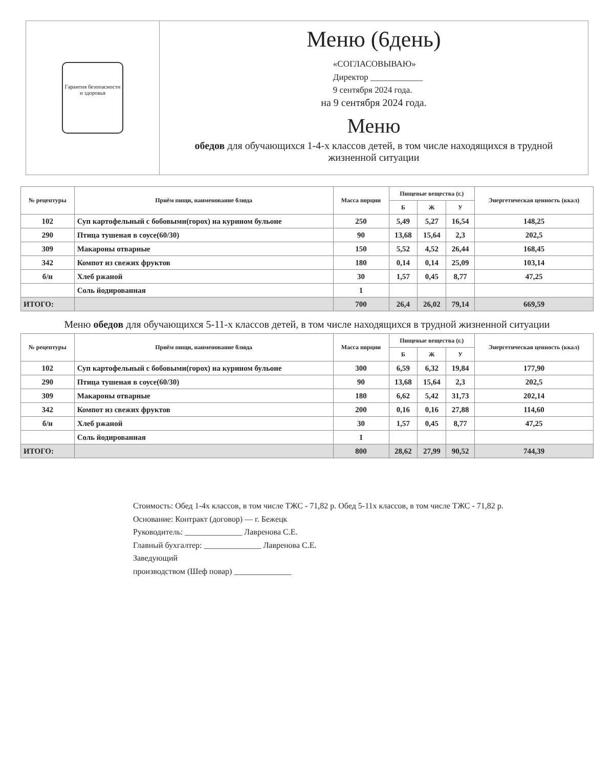Гарантия безопасности и здоровья
Меню (6день)
«СОГЛАСОВЫВАЮ»
Директор ____________
9 сентября 2024 года.
на 9 сентября 2024 года.
Меню
обедов для обучающихся 1-4-х классов детей, в том числе находящихся в трудной жизненной ситуации
| № рецептуры | Приём пищи, наименование блюда | Масса порции | Пищевые вещества (г.) | | | Энергетическая ценность (ккал) |
| --- | --- | --- | --- | --- | --- | --- |
| | | | Б | Ж | У | |
| 102 | Суп картофельный с бобовыми(горох) на курином бульоне | 250 | 5,49 | 5,27 | 16,54 | 148,25 |
| 290 | Птица тушеная в соусе(60/30) | 90 | 13,68 | 15,64 | 2,3 | 202,5 |
| 309 | Макароны отварные | 150 | 5,52 | 4,52 | 26,44 | 168,45 |
| 342 | Компот из свежих фруктов | 180 | 0,14 | 0,14 | 25,09 | 103,14 |
| б/н | Хлеб ржаной | 30 | 1,57 | 0,45 | 8,77 | 47,25 |
| | Соль йодированная | 1 | | | | |
| ИТОГО: | | 700 | 26,4 | 26,02 | 79,14 | 669,59 |
Меню обедов для обучающихся 5-11-х классов детей, в том числе находящихся в трудной жизненной ситуации
| № рецептуры | Приём пищи, наименование блюда | Масса порции | Пищевые вещества (г.) | | | Энергетическая ценность (ккал) |
| --- | --- | --- | --- | --- | --- | --- |
| | | | Б | Ж | У | |
| 102 | Суп картофельный с бобовыми(горох) на курином бульоне | 300 | 6,59 | 6,32 | 19,84 | 177,90 |
| 290 | Птица тушеная в соусе(60/30) | 90 | 13,68 | 15,64 | 2,3 | 202,5 |
| 309 | Макароны отварные | 180 | 6,62 | 5,42 | 31,73 | 202,14 |
| 342 | Компот из свежих фруктов | 200 | 0,16 | 0,16 | 27,88 | 114,60 |
| б/н | Хлеб ржаной | 30 | 1,57 | 0,45 | 8,77 | 47,25 |
| | Соль йодированная | 1 | | | | |
| ИТОГО: | | 800 | 28,62 | 27,99 | 90,52 | 744,39 |
Стоимость: Обед 1-4х классов, в том числе ТЖС - 71,82 р. Обед 5-11х классов, в том числе ТЖС - 71,82 р.
Основание: Контракт (договор) — г. Бежецк
Руководитель: ______________ Лавренова С.Е.
Главный бухгалтер: ______________ Лавренова С.Е.
Заведующий
производством (Шеф повар) ______________